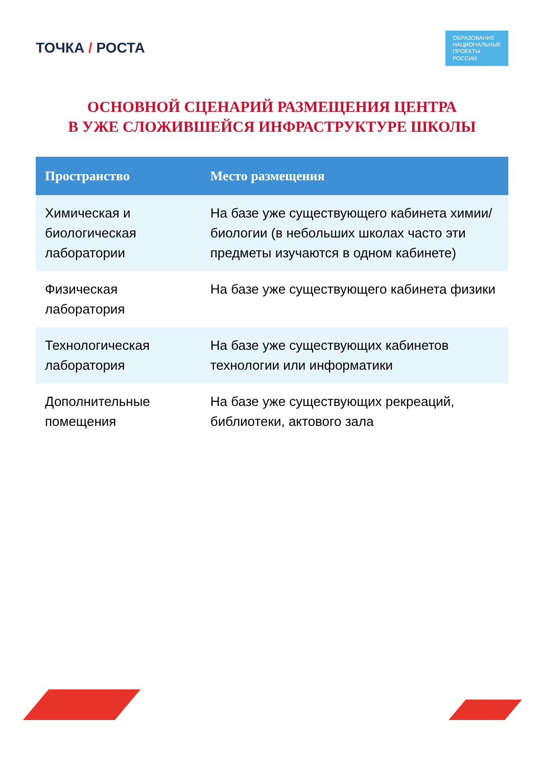ТОЧКА / РОСТА
ОБРАЗОВАНИЕ
НАЦИОНАЛЬНЫЕ
ПРОЕКТЫ
РОССИИ
ОСНОВНОЙ СЦЕНАРИЙ РАЗМЕЩЕНИЯ ЦЕНТРА
В УЖЕ СЛОЖИВШЕЙСЯ ИНФРАСТРУКТУРЕ ШКОЛЫ
| Пространство | Место размещения |
| --- | --- |
| Химическая и биологическая лаборатории | На базе уже существующего кабинета химии/биологии (в небольших школах часто эти предметы изучаются в одном кабинете) |
| Физическая лаборатория | На базе уже существующего кабинета физики |
| Технологическая лаборатория | На базе уже существующих кабинетов технологии или информатики |
| Дополнительные помещения | На базе уже существующих рекреаций, библиотеки, актового зала |